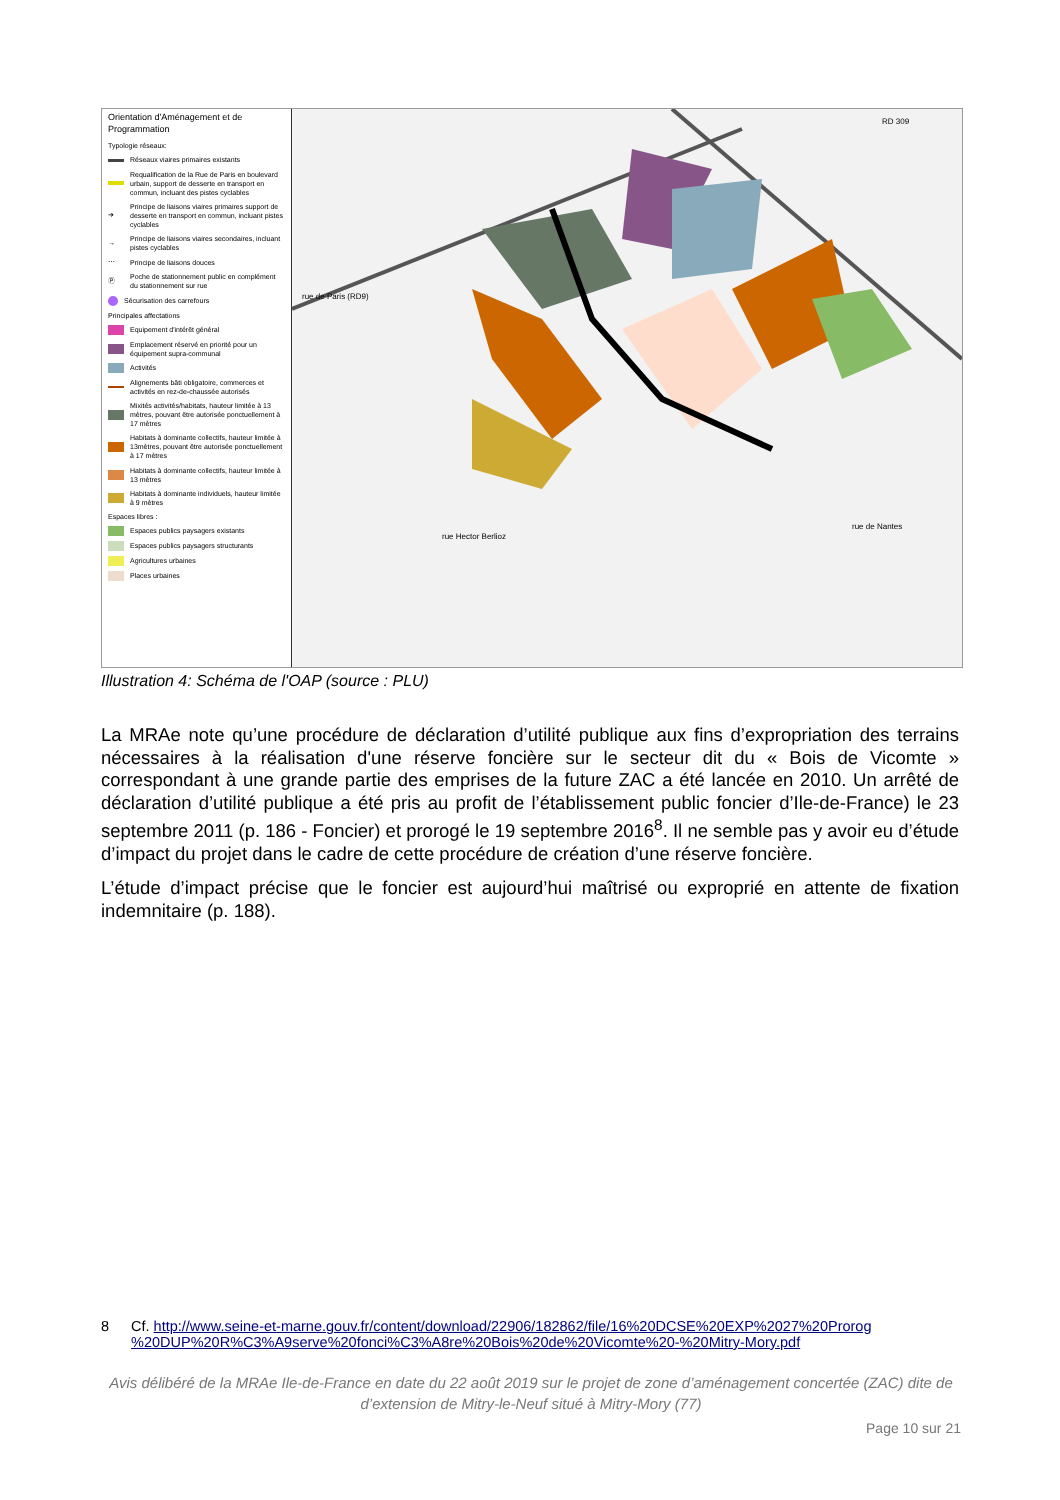Orientation d'Aménagement et de Programmation
Typologie réseaux:
Réseaux viaires primaires existants
Requalification de la Rue de Paris en boulevard urbain, support de desserte en transport en commun, incluant des pistes cyclables
➔ Principe de liaisons viaires primaires support de desserte en transport en commun, incluant pistes cyclables
→ Principe de liaisons viaires secondaires, incluant pistes cyclables
⋯ Principe de liaisons douces
Ⓟ Poche de stationnement public en complément du stationnement sur rue
Sécurisation des carrefours
Principales affectations
Equipement d'intérêt général
Emplacement réservé en priorité pour un équipement supra-communal
Activités
Alignements bâti obligatoire, commerces et activités en rez-de-chaussée autorisés
Mixités activités/habitats, hauteur limitée à 13 mètres, pouvant être autorisée ponctuellement à 17 mètres
Habitats à dominante collectifs, hauteur limitée à 13mètres, pouvant être autorisée ponctuellement à 17 mètres
Habitats à dominante collectifs, hauteur limitée à 13 mètres
Habitats à dominante individuels, hauteur limitée à 9 mètres
Espaces libres :
Espaces publics paysagers existants
Espaces publics paysagers structurants
Agricultures urbaines
Places urbaines
rue de Paris (RD9)
rue Hector Berlioz
rue de Nantes
RD 309
Illustration 4: Schéma de l'OAP (source : PLU)
La MRAe note qu’une procédure de déclaration d’utilité publique aux fins d’expropriation des terrains nécessaires à la réalisation d'une réserve foncière sur le secteur dit du « Bois de Vicomte » correspondant à une grande partie des emprises de la future ZAC a été lancée en 2010. Un arrêté de déclaration d’utilité publique a été pris au profit de l’établissement public foncier d’Ile-de-France) le 23 septembre 2011 (p. 186 - Foncier) et prorogé le 19 septembre 2016<sup>8</sup>. Il ne semble pas y avoir eu d’étude d’impact du projet dans le cadre de cette procédure de création d’une réserve foncière.
L’étude d’impact précise que le foncier est aujourd’hui maîtrisé ou exproprié en attente de fixation indemnitaire (p. 188).
8 Cf. http://www.seine-et-marne.gouv.fr/content/download/22906/182862/file/16%20DCSE%20EXP%2027%20Prorog %20DUP%20R%C3%A9serve%20fonci%C3%A8re%20Bois%20de%20Vicomte%20-%20Mitry-Mory.pdf
Avis délibéré de la MRAe Ile-de-France en date du 22 août 2019 sur le projet de zone d’aménagement concertée (ZAC) dite de d’extension de Mitry-le-Neuf situé à Mitry-Mory (77)
Page 10 sur 21